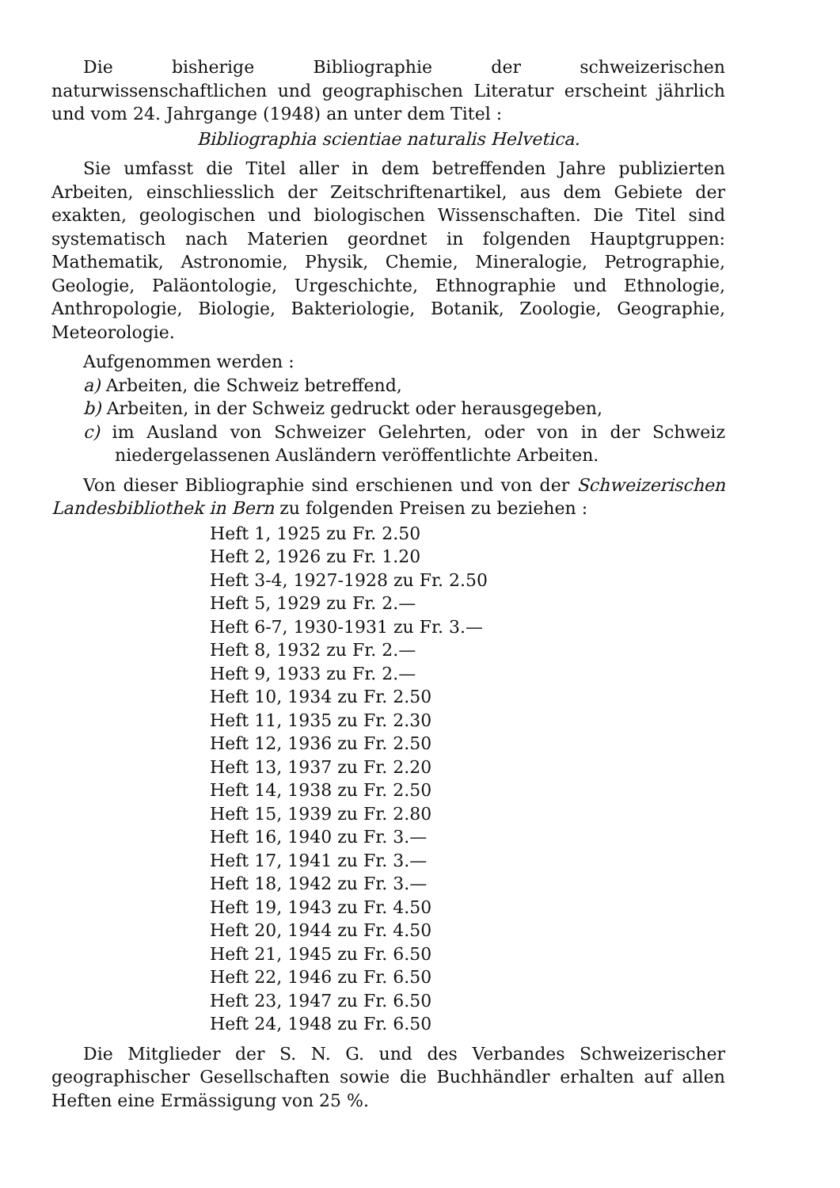Die bisherige Bibliographie der schweizerischen naturwissenschaftlichen und geographischen Literatur erscheint jährlich und vom 24. Jahrgange (1948) an unter dem Titel :
Bibliographia scientiae naturalis Helvetica.
Sie umfasst die Titel aller in dem betreffenden Jahre publizierten Arbeiten, einschliesslich der Zeitschriftenartikel, aus dem Gebiete der exakten, geologischen und biologischen Wissenschaften. Die Titel sind systematisch nach Materien geordnet in folgenden Hauptgruppen: Mathematik, Astronomie, Physik, Chemie, Mineralogie, Petrographie, Geologie, Paläontologie, Urgeschichte, Ethnographie und Ethnologie, Anthropologie, Biologie, Bakteriologie, Botanik, Zoologie, Geographie, Meteorologie.
Aufgenommen werden :
a) Arbeiten, die Schweiz betreffend,
b) Arbeiten, in der Schweiz gedruckt oder herausgegeben,
c) im Ausland von Schweizer Gelehrten, oder von in der Schweiz niedergelassenen Ausländern veröffentlichte Arbeiten.
Von dieser Bibliographie sind erschienen und von der Schweizerischen Landesbibliothek in Bern zu folgenden Preisen zu beziehen :
Heft 1, 1925 zu Fr. 2.50
Heft 2, 1926 zu Fr. 1.20
Heft 3-4, 1927-1928 zu Fr. 2.50
Heft 5, 1929 zu Fr. 2.—
Heft 6-7, 1930-1931 zu Fr. 3.—
Heft 8, 1932 zu Fr. 2.—
Heft 9, 1933 zu Fr. 2.—
Heft 10, 1934 zu Fr. 2.50
Heft 11, 1935 zu Fr. 2.30
Heft 12, 1936 zu Fr. 2.50
Heft 13, 1937 zu Fr. 2.20
Heft 14, 1938 zu Fr. 2.50
Heft 15, 1939 zu Fr. 2.80
Heft 16, 1940 zu Fr. 3.—
Heft 17, 1941 zu Fr. 3.—
Heft 18, 1942 zu Fr. 3.—
Heft 19, 1943 zu Fr. 4.50
Heft 20, 1944 zu Fr. 4.50
Heft 21, 1945 zu Fr. 6.50
Heft 22, 1946 zu Fr. 6.50
Heft 23, 1947 zu Fr. 6.50
Heft 24, 1948 zu Fr. 6.50
Die Mitglieder der S. N. G. und des Verbandes Schweizerischer geographischer Gesellschaften sowie die Buchhändler erhalten auf allen Heften eine Ermässigung von 25 %.